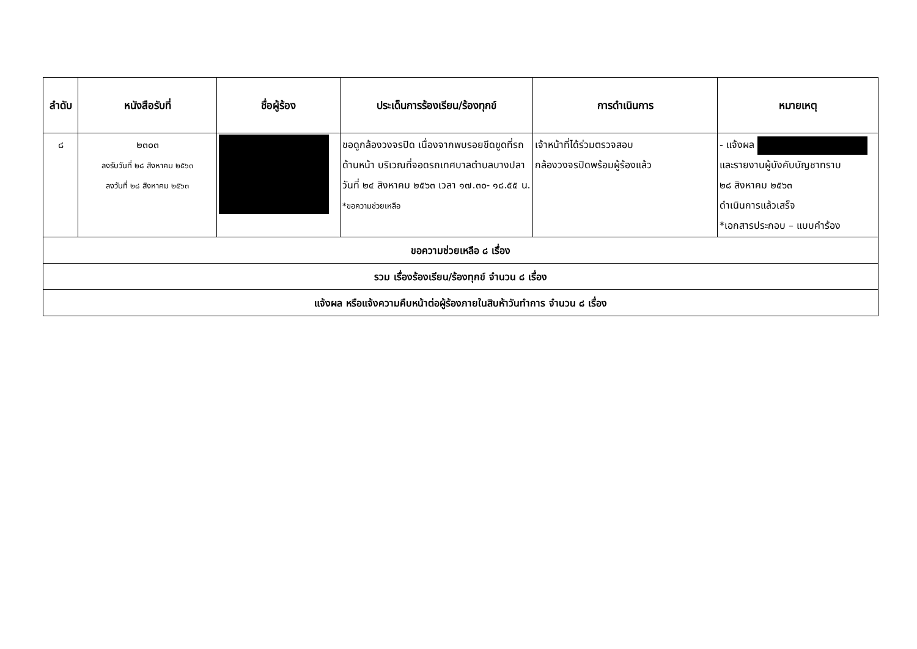| ลำดับ | หนังสือรับที่ | ชื่อผู้ร้อง | ประเด็นการร้องเรียน/ร้องทุกข์ | การดำเนินการ | หมายเหตุ |
| --- | --- | --- | --- | --- | --- |
| ๘ | ๒๓๐๓ ลงรับวันที่ ๒๘ สิงหาคม ๒๕๖๓ ลงวันที่ ๒๘ สิงหาคม ๒๕๖๓ | | ขอดูกล้องวงจรปิด เนื่องจากพบรอยขีดขูดที่รถด้านหน้า บริเวณที่จอดรถเทศบาลตำบลบางปลา วันที่ ๒๔ สิงหาคม ๒๕๖๓ เวลา ๑๗.๓๐- ๑๘.๕๕ น. *ขอความช่วยเหลือ | เจ้าหน้าที่ได้ร่วมตรวจสอบ กล้องวงจรปิดพร้อมผู้ร้องแล้ว | - แจ้งผล และรายงานผู้บังคับบัญชาทราบ ๒๘ สิงหาคม ๒๕๖๓ ดำเนินการแล้วเสร็จ *เอกสารประกอบ – แบบคำร้อง |
| ขอความช่วยเหลือ ๘ เรื่อง | | | | | |
| รวม เรื่องร้องเรียน/ร้องทุกข์ จำนวน ๘ เรื่อง | | | | | |
| แจ้งผล หรือแจ้งความคืบหน้าต่อผู้ร้องภายในสิบห้าวันทำการ จำนวน ๘ เรื่อง | | | | | |